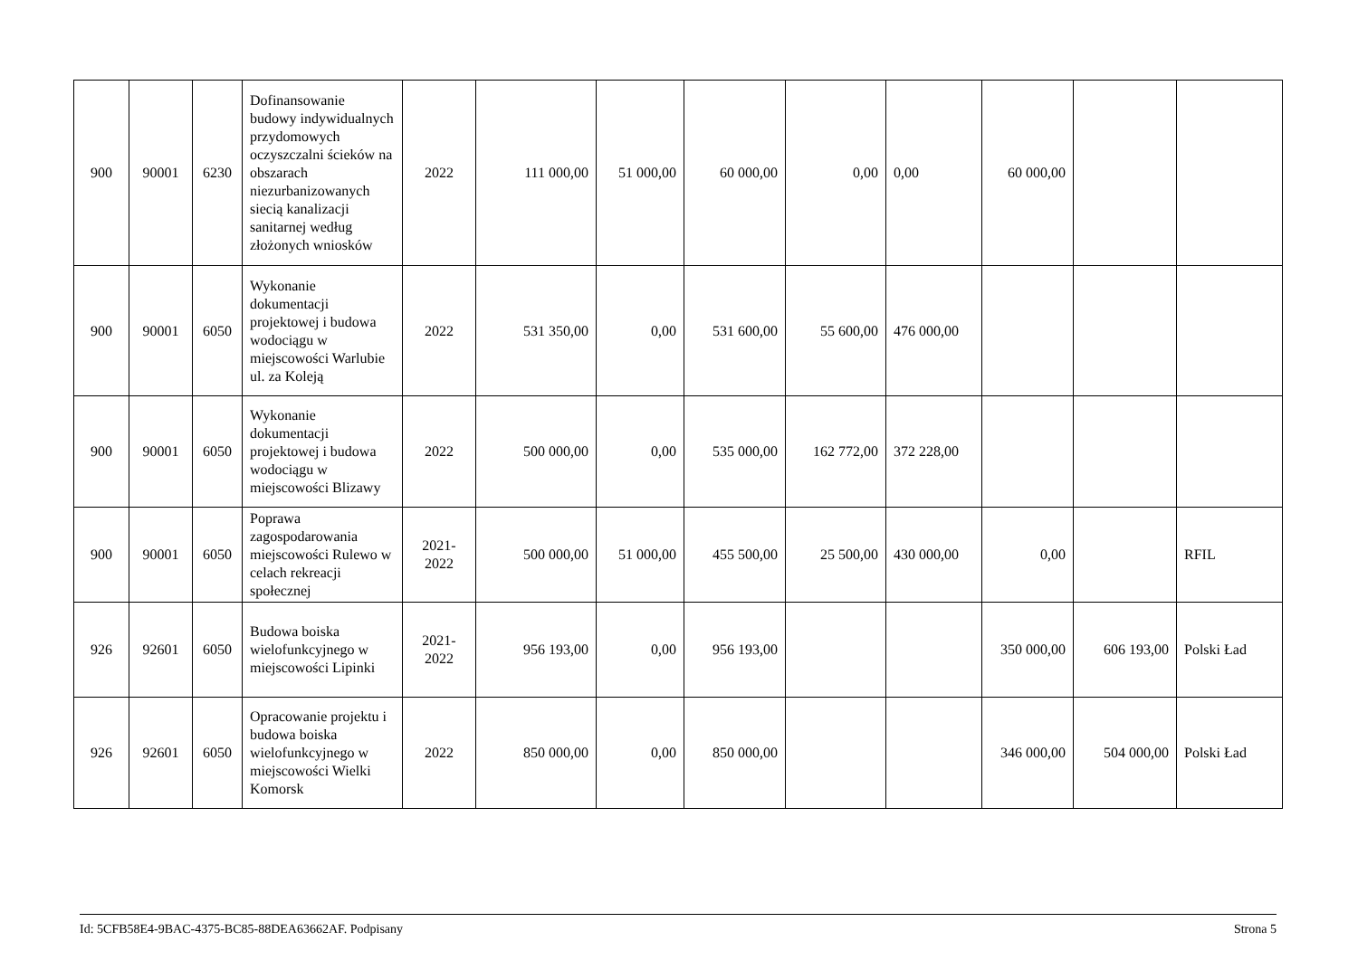| 900 | 90001 | 6230 | Dofinansowanie budowy indywidualnych przydomowych oczyszczalni ścieków na obszarach niezurbanizowanych siecią kanalizacji sanitarnej według złożonych wniosków | 2022 | 111 000,00 | 51 000,00 | 60 000,00 | 0,00 | 0,00 | 60 000,00 | | |
| 900 | 90001 | 6050 | Wykonanie dokumentacji projektowej i budowa wodociągu w miejscowości Warlubie ul. za Koleją | 2022 | 531 350,00 | 0,00 | 531 600,00 | 55 600,00 | 476 000,00 | | | |
| 900 | 90001 | 6050 | Wykonanie dokumentacji projektowej i budowa wodociągu w miejscowości Blizawy | 2022 | 500 000,00 | 0,00 | 535 000,00 | 162 772,00 | 372 228,00 | | | |
| 900 | 90001 | 6050 | Poprawa zagospodarowania miejscowości Rulewo w celach rekreacji społecznej | 2021- 2022 | 500 000,00 | 51 000,00 | 455 500,00 | 25 500,00 | 430 000,00 | 0,00 | | RFIL |
| 926 | 92601 | 6050 | Budowa boiska wielofunkcyjnego w miejscowości Lipinki | 2021- 2022 | 956 193,00 | 0,00 | 956 193,00 | | | 350 000,00 | 606 193,00 | Polski Ład |
| 926 | 92601 | 6050 | Opracowanie projektu i budowa boiska wielofunkcyjnego w miejscowości Wielki Komorsk | 2022 | 850 000,00 | 0,00 | 850 000,00 | | | 346 000,00 | 504 000,00 | Polski Ład |
Id: 5CFB58E4-9BAC-4375-BC85-88DEA63662AF. Podpisany Strona 5